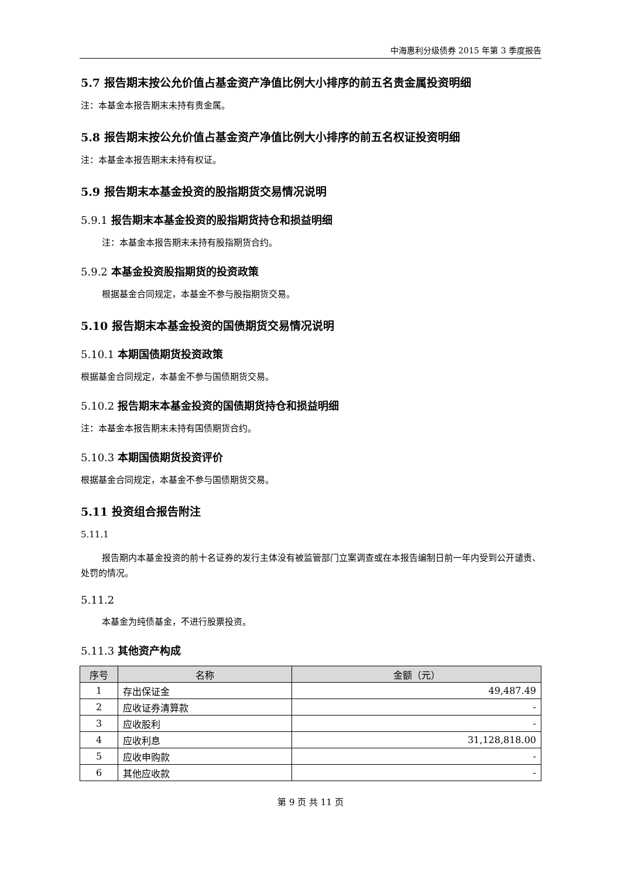中海惠利分级债券 2015 年第 3 季度报告
5.7 报告期末按公允价值占基金资产净值比例大小排序的前五名贵金属投资明细
注：本基金本报告期末未持有贵金属。
5.8 报告期末按公允价值占基金资产净值比例大小排序的前五名权证投资明细
注：本基金本报告期末未持有权证。
5.9 报告期末本基金投资的股指期货交易情况说明
5.9.1 报告期末本基金投资的股指期货持仓和损益明细
注：本基金本报告期末未持有股指期货合约。
5.9.2 本基金投资股指期货的投资政策
根据基金合同规定，本基金不参与股指期货交易。
5.10 报告期末本基金投资的国债期货交易情况说明
5.10.1 本期国债期货投资政策
根据基金合同规定，本基金不参与国债期货交易。
5.10.2 报告期末本基金投资的国债期货持仓和损益明细
注：本基金本报告期末未持有国债期货合约。
5.10.3 本期国债期货投资评价
根据基金合同规定，本基金不参与国债期货交易。
5.11 投资组合报告附注
5.11.1
报告期内本基金投资的前十名证券的发行主体没有被监管部门立案调查或在本报告编制日前一年内受到公开谴责、处罚的情况。
5.11.2
本基金为纯债基金，不进行股票投资。
5.11.3 其他资产构成
| 序号 | 名称 | 金额（元） |
| --- | --- | --- |
| 1 | 存出保证金 | 49,487.49 |
| 2 | 应收证券清算款 | - |
| 3 | 应收股利 | - |
| 4 | 应收利息 | 31,128,818.00 |
| 5 | 应收申购款 | - |
| 6 | 其他应收款 | - |
第 9 页 共 11 页